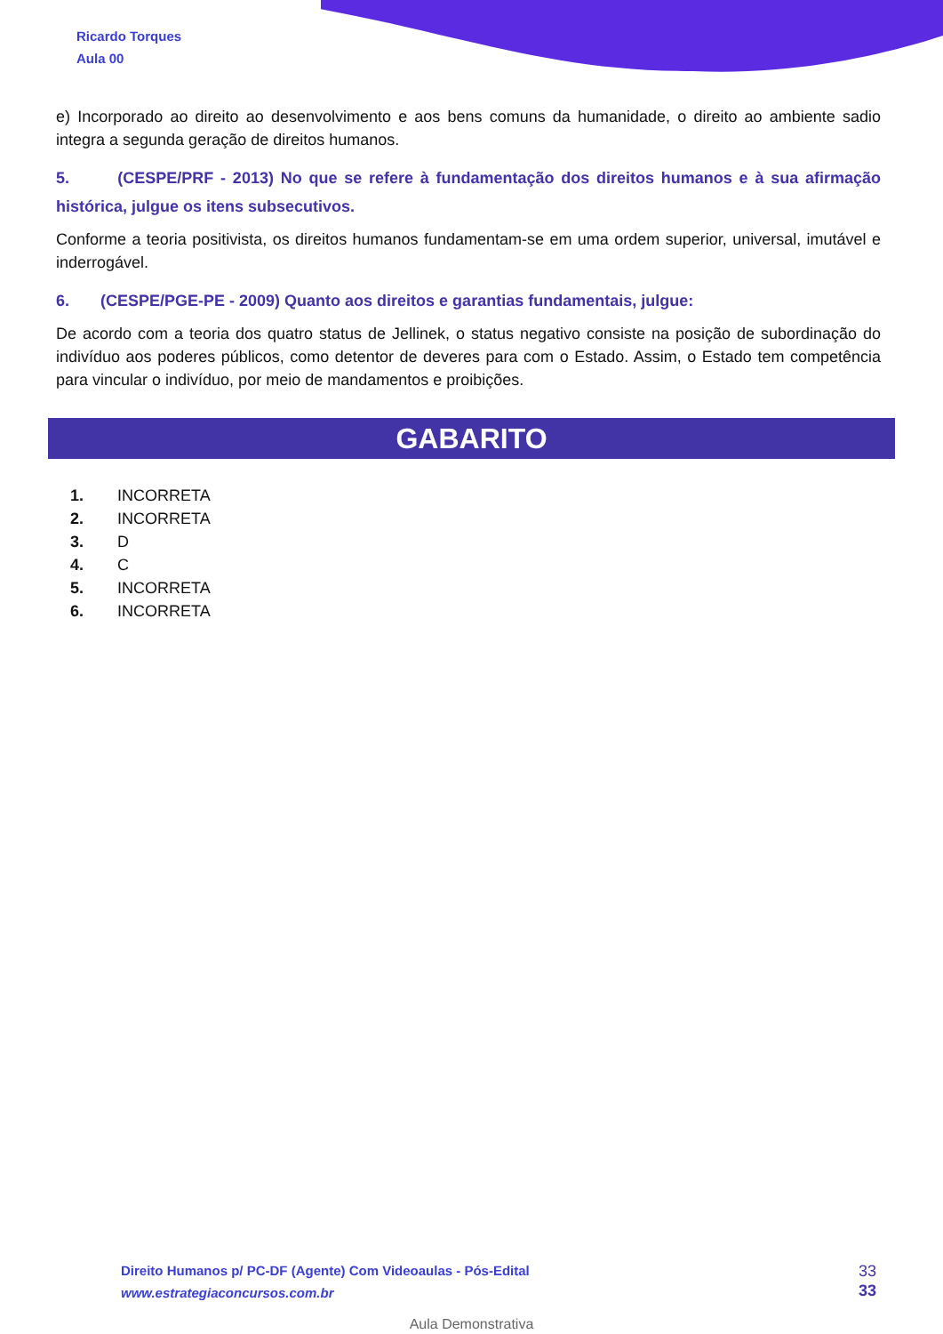Ricardo Torques
Aula 00
e) Incorporado ao direito ao desenvolvimento e aos bens comuns da humanidade, o direito ao ambiente sadio integra a segunda geração de direitos humanos.
5. (CESPE/PRF - 2013) No que se refere à fundamentação dos direitos humanos e à sua afirmação histórica, julgue os itens subsecutivos.
Conforme a teoria positivista, os direitos humanos fundamentam-se em uma ordem superior, universal, imutável e inderrogável.
6. (CESPE/PGE-PE - 2009) Quanto aos direitos e garantias fundamentais, julgue:
De acordo com a teoria dos quatro status de Jellinek, o status negativo consiste na posição de subordinação do indivíduo aos poderes públicos, como detentor de deveres para com o Estado. Assim, o Estado tem competência para vincular o indivíduo, por meio de mandamentos e proibições.
GABARITO
1. INCORRETA
2. INCORRETA
3. D
4. C
5. INCORRETA
6. INCORRETA
Direito Humanos p/ PC-DF (Agente) Com Videoaulas - Pós-Edital
www.estrategiaconcursos.com.br
33
33
Aula Demonstrativa